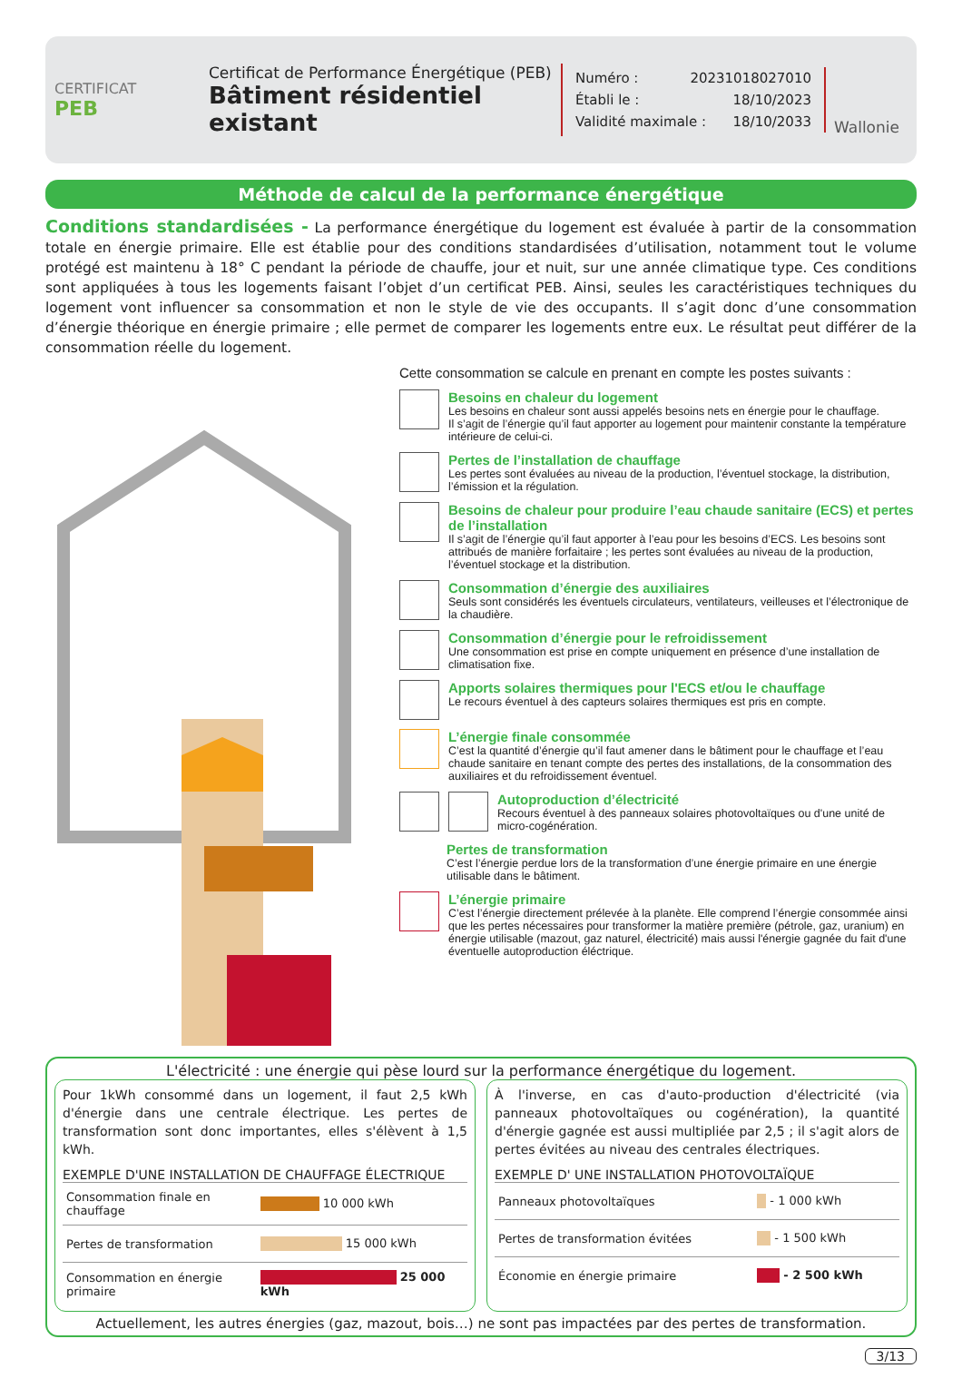CERTIFICAT
PEB
Certificat de Performance Énergétique (PEB)
Bâtiment résidentiel existant
Numéro : 20231018027010
Établi le : 18/10/2023
Validité maximale : 18/10/2033
Wallonie
Méthode de calcul de la performance énergétique
Conditions standardisées - La performance énergétique du logement est évaluée à partir de la consommation totale en énergie primaire. Elle est établie pour des conditions standardisées d’utilisation, notamment tout le volume protégé est maintenu à 18° C pendant la période de chauffe, jour et nuit, sur une année climatique type. Ces conditions sont appliquées à tous les logements faisant l’objet d’un certificat PEB. Ainsi, seules les caractéristiques techniques du logement vont influencer sa consommation et non le style de vie des occupants. Il s’agit donc d’une consommation d’énergie théorique en énergie primaire ; elle permet de comparer les logements entre eux. Le résultat peut différer de la consommation réelle du logement.
Cette consommation se calcule en prenant en compte les postes suivants :
Besoins en chaleur du logement
Les besoins en chaleur sont aussi appelés besoins nets en énergie pour le chauffage.
Il s’agit de l’énergie qu’il faut apporter au logement pour maintenir constante la température intérieure de celui-ci.
Pertes de l’installation de chauffage
Les pertes sont évaluées au niveau de la production, l’éventuel stockage, la distribution, l’émission et la régulation.
Besoins de chaleur pour produire l’eau chaude sanitaire (ECS) et pertes de l’installation
Il s’agit de l’énergie qu’il faut apporter à l’eau pour les besoins d’ECS. Les besoins sont attribués de manière forfaitaire ; les pertes sont évaluées au niveau de la production, l’éventuel stockage et la distribution.
Consommation d’énergie des auxiliaires
Seuls sont considérés les éventuels circulateurs, ventilateurs, veilleuses et l’électronique de la chaudière.
Consommation d’énergie pour le refroidissement
Une consommation est prise en compte uniquement en présence d’une installation de climatisation fixe.
Apports solaires thermiques pour l'ECS et/ou le chauffage
Le recours éventuel à des capteurs solaires thermiques est pris en compte.
L’énergie finale consommée
C’est la quantité d’énergie qu’il faut amener dans le bâtiment pour le chauffage et l’eau chaude sanitaire en tenant compte des pertes des installations, de la consommation des auxiliaires et du refroidissement éventuel.
Autoproduction d’électricité
Recours éventuel à des panneaux solaires photovoltaïques ou d'une unité de micro-cogénération.
Pertes de transformation
C’est l’énergie perdue lors de la transformation d’une énergie primaire en une énergie utilisable dans le bâtiment.
L’énergie primaire
C’est l’énergie directement prélevée à la planète. Elle comprend l’énergie consommée ainsi que les pertes nécessaires pour transformer la matière première (pétrole, gaz, uranium) en énergie utilisable (mazout, gaz naturel, électricité) mais aussi l'énergie gagnée du fait d'une éventuelle autoproduction éléctrique.
L'électricité : une énergie qui pèse lourd sur la performance énergétique du logement.
Pour 1kWh consommé dans un logement, il faut 2,5 kWh d'énergie dans une centrale électrique. Les pertes de transformation sont donc importantes, elles s'élèvent à 1,5 kWh.
EXEMPLE D'UNE INSTALLATION DE CHAUFFAGE ÉLECTRIQUE
| Consommation finale en chauffage | 10 000 kWh |
| Pertes de transformation | 15 000 kWh |
| Consommation en énergie primaire | 25 000 kWh |
À l'inverse, en cas d'auto-production d'électricité (via panneaux photovoltaïques ou cogénération), la quantité d'énergie gagnée est aussi multipliée par 2,5 ; il s'agit alors de pertes évitées au niveau des centrales électriques.
EXEMPLE D' UNE INSTALLATION PHOTOVOLTAÏQUE
| Panneaux photovoltaïques | - 1 000 kWh |
| Pertes de transformation évitées | - 1 500 kWh |
| Économie en énergie primaire | - 2 500 kWh |
Actuellement, les autres énergies (gaz, mazout, bois…) ne sont pas impactées par des pertes de transformation.
3/13